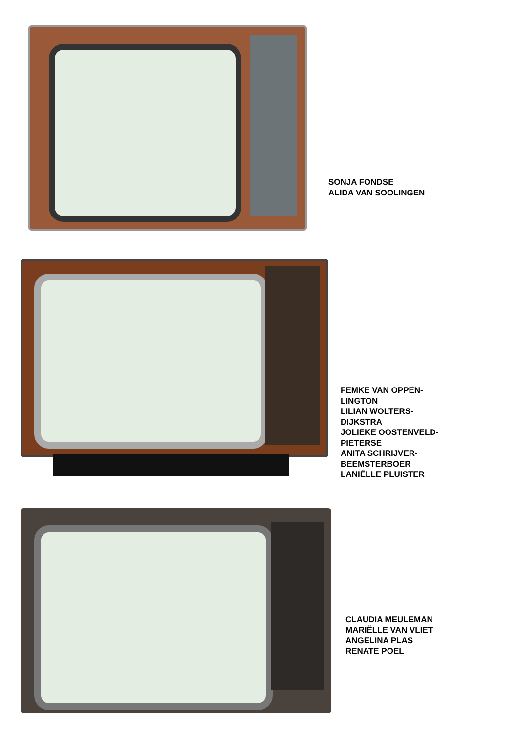SONJA FONDSE
ALIDA VAN SOOLINGEN
FEMKE VAN OPPEN-
LINGTON
LILIAN WOLTERS-
DIJKSTRA
JOLIEKE OOSTENVELD-
PIETERSE
ANITA SCHRIJVER-
BEEMSTERBOER
LANIËLLE PLUISTER
CLAUDIA MEULEMAN
MARIËLLE VAN VLIET
ANGELINA PLAS
RENATE POEL